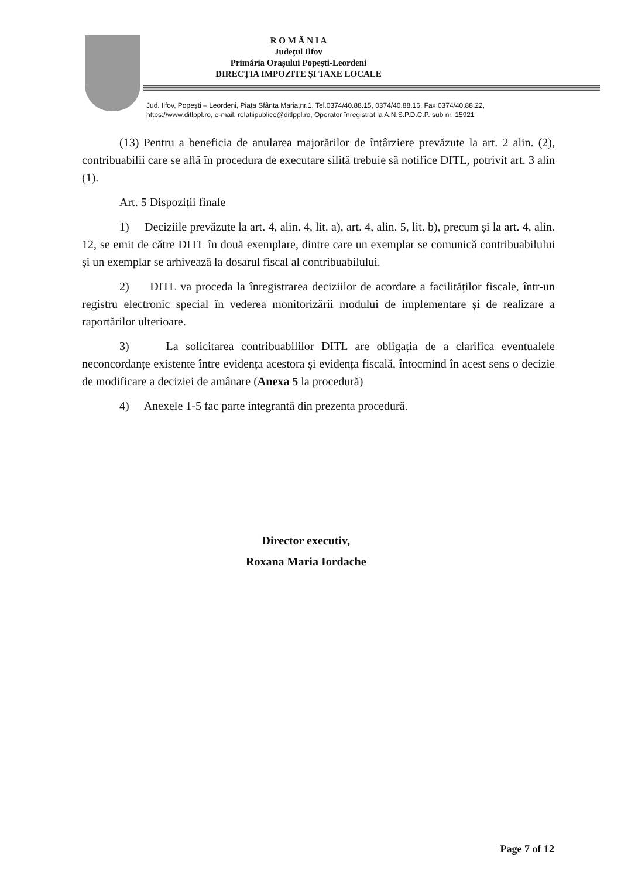R O M Â N I A
Județul Ilfov
Primăria Orașului Popești-Leordeni
DIRECȚIA IMPOZITE ȘI TAXE LOCALE
Jud. Ilfov, Popești – Leordeni, Piața Sfânta Maria,nr.1, Tel.0374/40.88.15, 0374/40.88.16, Fax 0374/40.88.22,
https://www.ditlppl.ro, e-mail: relatiipublice@ditlppl.ro, Operator înregistrat la A.N.S.P.D.C.P. sub nr. 15921
(13) Pentru a beneficia de anularea majorărilor de întârziere prevăzute la art. 2 alin. (2), contribuabilii care se află în procedura de executare silită trebuie să notifice DITL, potrivit art. 3 alin (1).
Art. 5 Dispoziții finale
1) Deciziile prevăzute la art. 4, alin. 4, lit. a), art. 4, alin. 5, lit. b), precum și la art. 4, alin. 12, se emit de către DITL în două exemplare, dintre care un exemplar se comunică contribuabilului și un exemplar se arhivează la dosarul fiscal al contribuabilului.
2) DITL va proceda la înregistrarea deciziilor de acordare a facilităților fiscale, într-un registru electronic special în vederea monitorizării modului de implementare și de realizare a raportărilor ulterioare.
3) La solicitarea contribuabililor DITL are obligația de a clarifica eventualele neconcordanțe existente între evidența acestora și evidența fiscală, întocmind în acest sens o decizie de modificare a deciziei de amânare (Anexa 5 la procedură)
4) Anexele 1-5 fac parte integrantă din prezenta procedură.
Director executiv,
Roxana Maria Iordache
Page 7 of 12